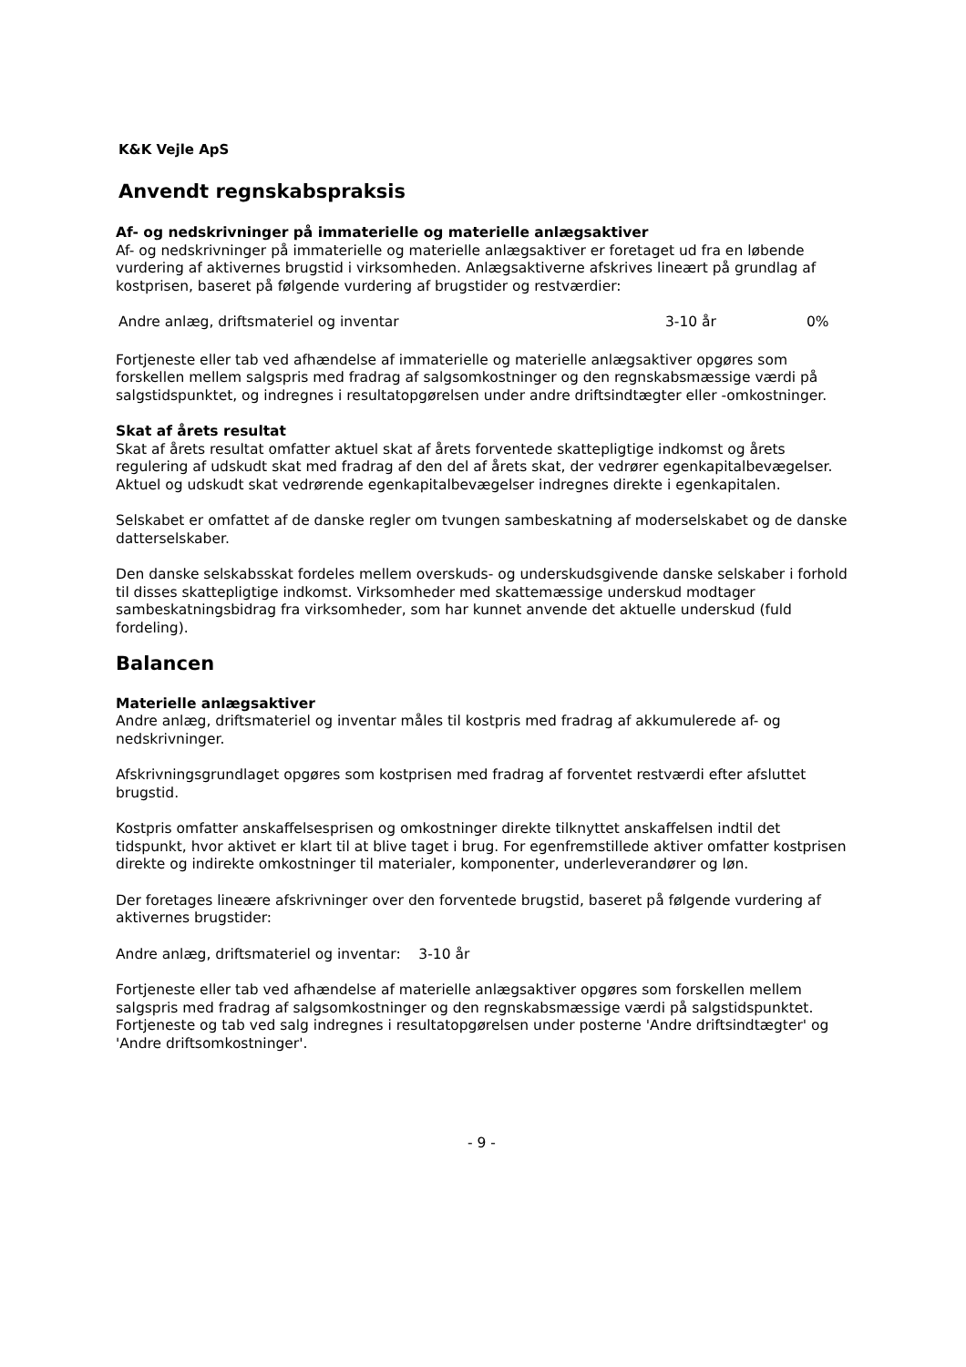K&K Vejle ApS
Anvendt regnskabspraksis
Af- og nedskrivninger på immaterielle og materielle anlægsaktiver
Af- og nedskrivninger på immaterielle og materielle anlægsaktiver er foretaget ud fra en løbende vurdering af aktivernes brugstid i virksomheden. Anlægsaktiverne afskrives lineært på grundlag af kostprisen, baseret på følgende vurdering af brugstider og restværdier:
| Andre anlæg, driftsmateriel og inventar | 3-10 år | 0% |
Fortjeneste eller tab ved afhændelse af immaterielle og materielle anlægsaktiver opgøres som forskellen mellem salgspris med fradrag af salgsomkostninger og den regnskabsmæssige værdi på salgstidspunktet, og indregnes i resultatopgørelsen under andre driftsindtægter eller -omkostninger.
Skat af årets resultat
Skat af årets resultat omfatter aktuel skat af årets forventede skattepligtige indkomst og årets regulering af udskudt skat med fradrag af den del af årets skat, der vedrører egenkapitalbevægelser. Aktuel og udskudt skat vedrørende egenkapitalbevægelser indregnes direkte i egenkapitalen.
Selskabet er omfattet af de danske regler om tvungen sambeskatning af moderselskabet og de danske datterselskaber.
Den danske selskabsskat fordeles mellem overskuds- og underskudsgivende danske selskaber i forhold til disses skattepligtige indkomst. Virksomheder med skattemæssige underskud modtager sambeskatningsbidrag fra virksomheder, som har kunnet anvende det aktuelle underskud (fuld fordeling).
Balancen
Materielle anlægsaktiver
Andre anlæg, driftsmateriel og inventar måles til kostpris med fradrag af akkumulerede af- og nedskrivninger.
Afskrivningsgrundlaget opgøres som kostprisen med fradrag af forventet restværdi efter afsluttet brugstid.
Kostpris omfatter anskaffelsesprisen og omkostninger direkte tilknyttet anskaffelsen indtil det tidspunkt, hvor aktivet er klart til at blive taget i brug. For egenfremstillede aktiver omfatter kostprisen direkte og indirekte omkostninger til materialer, komponenter, underleverandører og løn.
Der foretages lineære afskrivninger over den forventede brugstid, baseret på følgende vurdering af aktivernes brugstider:
Andre anlæg, driftsmateriel og inventar: 3-10 år
Fortjeneste eller tab ved afhændelse af materielle anlægsaktiver opgøres som forskellen mellem salgspris med fradrag af salgsomkostninger og den regnskabsmæssige værdi på salgstidspunktet. Fortjeneste og tab ved salg indregnes i resultatopgørelsen under posterne 'Andre driftsindtægter' og 'Andre driftsomkostninger'.
- 9 -